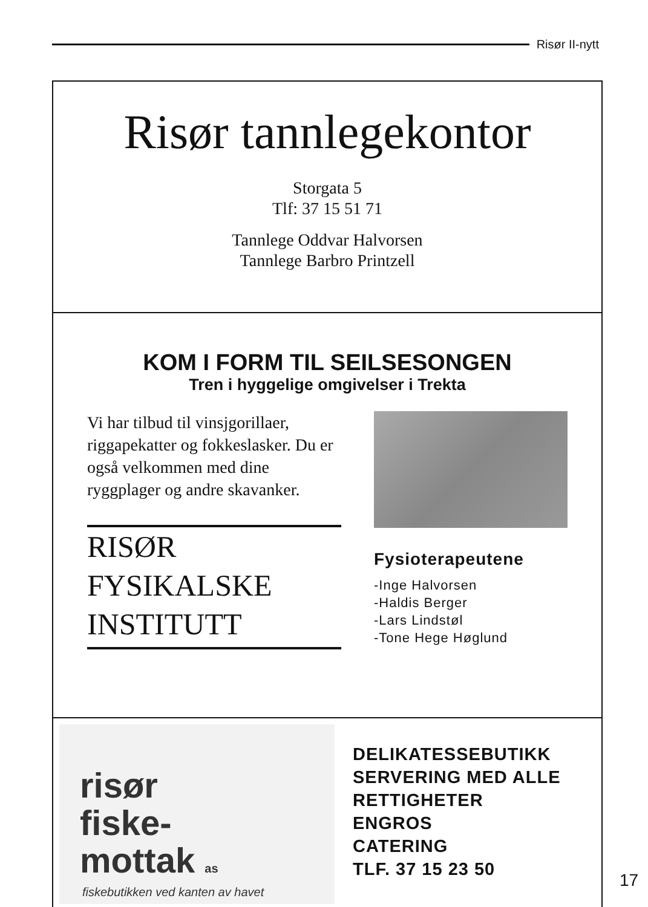Risør II-nytt
Risør tannlegekontor
Storgata 5
Tlf: 37 15 51 71
Tannlege Oddvar Halvorsen
Tannlege Barbro Printzell
KOM I FORM TIL SEILSESONGEN
Tren i hyggelige omgivelser i Trekta
Vi har tilbud til vinsjgorillaer, riggapekatter og fokkeslasker. Du er også velkommen med dine ryggplager og andre skavanker.
RISØR
FYSIKALSKE
INSTITUTT
Fysioterapeutene
-Inge Halvorsen
-Haldis Berger
-Lars Lindstøl
-Tone Hege Høglund
risør
fiske-
mottak as
fiskebutikken ved kanten av havet
DELIKATESSEBUTIKK
SERVERING MED ALLE
RETTIGHETER
ENGROS
CATERING
TLF. 37 15 23 50
17